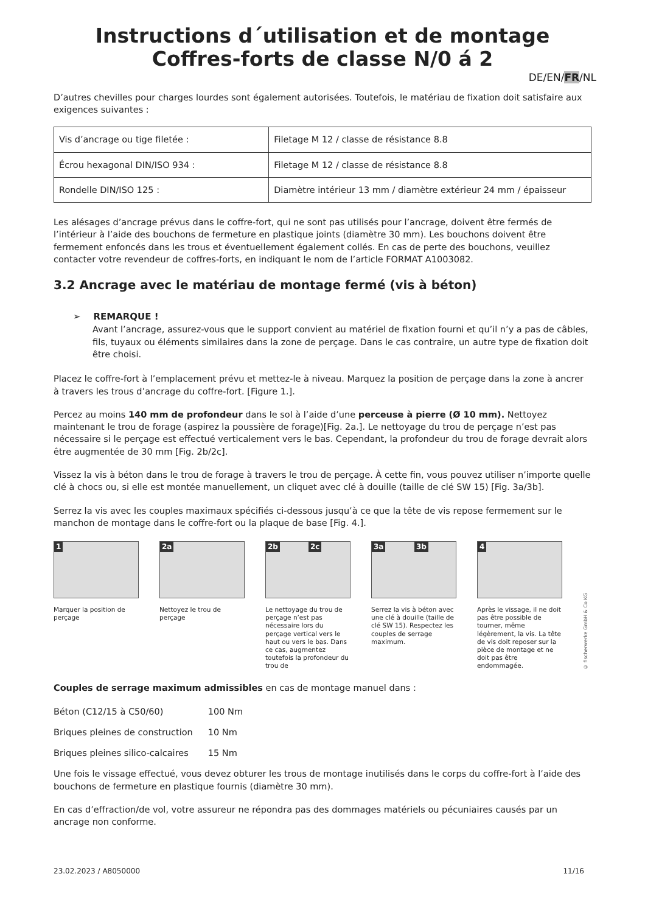Instructions d´utilisation et de montage
Coffres-forts de classe N/0 á 2
DE/EN/FR/NL
D’autres chevilles pour charges lourdes sont également autorisées. Toutefois, le matériau de fixation doit satisfaire aux exigences suivantes :
| Vis d’ancrage ou tige filetée : | Filetage M 12 / classe de résistance 8.8 |
| Écrou hexagonal DIN/ISO 934 : | Filetage M 12 / classe de résistance 8.8 |
| Rondelle DIN/ISO 125 : | Diamètre intérieur 13 mm / diamètre extérieur 24 mm / épaisseur |
Les alésages d’ancrage prévus dans le coffre-fort, qui ne sont pas utilisés pour l’ancrage, doivent être fermés de l’intérieur à l’aide des bouchons de fermeture en plastique joints (diamètre 30 mm). Les bouchons doivent être fermement enfoncés dans les trous et éventuellement également collés. En cas de perte des bouchons, veuillez contacter votre revendeur de coffres-forts, en indiquant le nom de l’article FORMAT A1003082.
3.2 Ancrage avec le matériau de montage fermé (vis à béton)
➢ REMARQUE !
Avant l’ancrage, assurez-vous que le support convient au matériel de fixation fourni et qu’il n’y a pas de câbles, fils, tuyaux ou éléments similaires dans la zone de perçage. Dans le cas contraire, un autre type de fixation doit être choisi.
Placez le coffre-fort à l’emplacement prévu et mettez-le à niveau. Marquez la position de perçage dans la zone à ancrer à travers les trous d’ancrage du coffre-fort. [Figure 1.].
Percez au moins 140 mm de profondeur dans le sol à l’aide d’une perceuse à pierre (Ø 10 mm). Nettoyez maintenant le trou de forage (aspirez la poussière de forage)[Fig. 2a.]. Le nettoyage du trou de perçage n’est pas nécessaire si le perçage est effectué verticalement vers le bas. Cependant, la profondeur du trou de forage devrait alors être augmentée de 30 mm [Fig. 2b/2c].
Vissez la vis à béton dans le trou de forage à travers le trou de perçage. À cette fin, vous pouvez utiliser n’importe quelle clé à chocs ou, si elle est montée manuellement, un cliquet avec clé à douille (taille de clé SW 15) [Fig. 3a/3b].
Serrez la vis avec les couples maximaux spécifiés ci-dessous jusqu’à ce que la tête de vis repose fermement sur le manchon de montage dans le coffre-fort ou la plaque de base [Fig. 4.].
1
Marquer la position de perçage
2a
Nettoyez le trou de perçage
2b 2c
Le nettoyage du trou de perçage n’est pas nécessaire lors du perçage vertical vers le haut ou vers le bas. Dans ce cas, augmentez toutefois la profondeur du trou de
3a 3b
Serrez la vis à béton avec une clé à douille (taille de clé SW 15). Respectez les couples de serrage maximum.
4
Après le vissage, il ne doit pas être possible de tourner, même légèrement, la vis. La tête de vis doit reposer sur la pièce de montage et ne doit pas être endommagée.
© fischerwerke GmbH & Co KG
Couples de serrage maximum admissibles en cas de montage manuel dans :
| Béton (C12/15 à C50/60) | 100 Nm |
| Briques pleines de construction | 10 Nm |
| Briques pleines silico-calcaires | 15 Nm |
Une fois le vissage effectué, vous devez obturer les trous de montage inutilisés dans le corps du coffre-fort à l’aide des bouchons de fermeture en plastique fournis (diamètre 30 mm).
En cas d’effraction/de vol, votre assureur ne répondra pas des dommages matériels ou pécuniaires causés par un ancrage non conforme.
23.02.2023 / A8050000 11/16